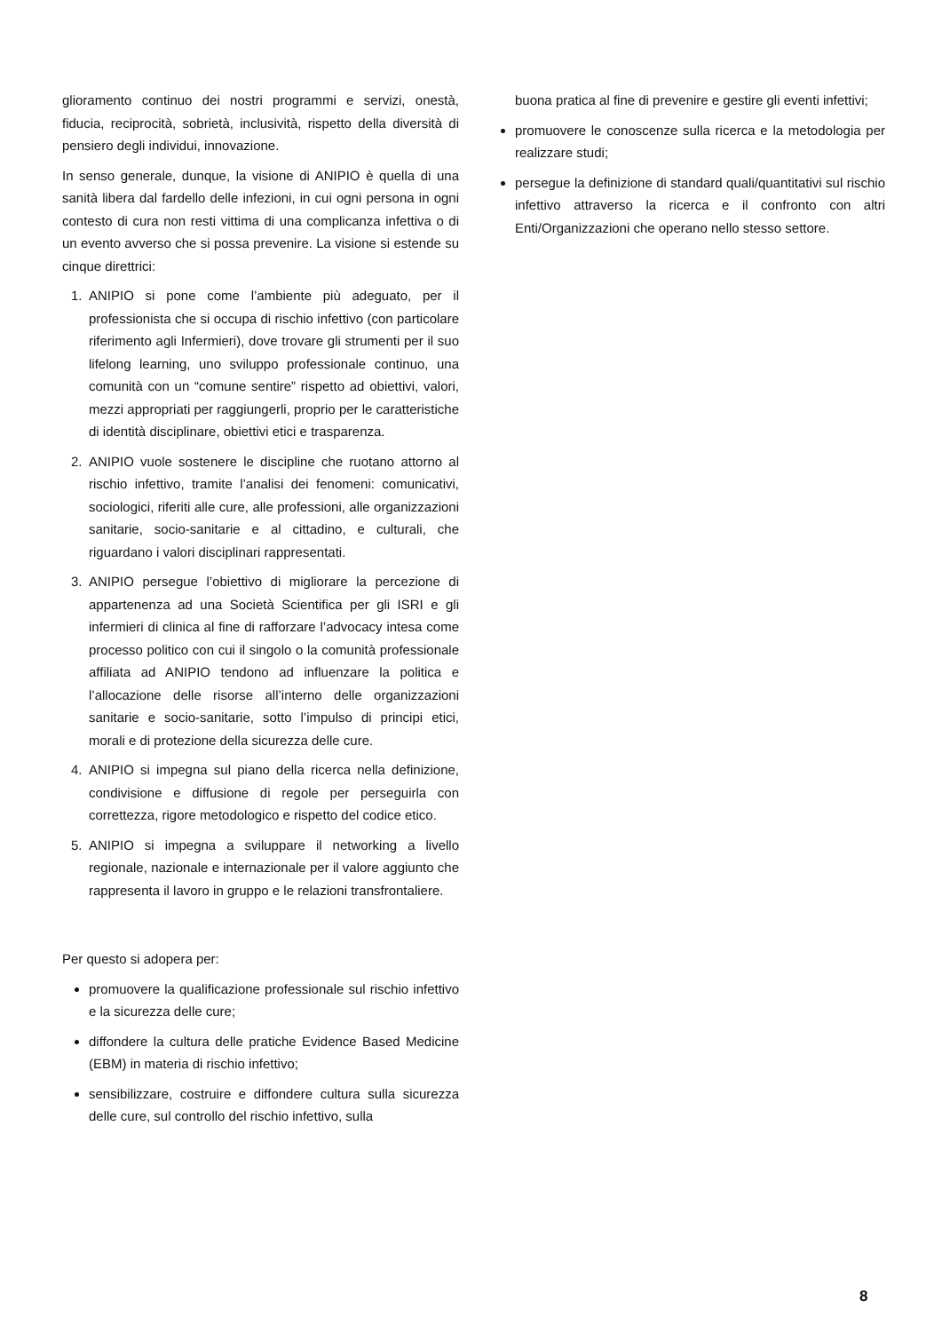glioramento continuo dei nostri programmi e servizi, onestà, fiducia, reciprocità, sobrietà, inclusività, rispetto della diversità di pensiero degli individui, innovazione.
In senso generale, dunque, la visione di ANIPIO è quella di una sanità libera dal fardello delle infezioni, in cui ogni persona in ogni contesto di cura non resti vittima di una complicanza infettiva o di un evento avverso che si possa prevenire. La visione si estende su cinque direttrici:
1. ANIPIO si pone come l’ambiente più adeguato, per il professionista che si occupa di rischio infettivo (con particolare riferimento agli Infermieri), dove trovare gli strumenti per il suo lifelong learning, uno sviluppo professionale continuo, una comunità con un “comune sentire” rispetto ad obiettivi, valori, mezzi appropriati per raggiungerli, proprio per le caratteristiche di identità disciplinare, obiettivi etici e trasparenza.
2. ANIPIO vuole sostenere le discipline che ruotano attorno al rischio infettivo, tramite l’analisi dei fenomeni: comunicativi, sociologici, riferiti alle cure, alle professioni, alle organizzazioni sanitarie, socio-sanitarie e al cittadino, e culturali, che riguardano i valori disciplinari rappresentati.
3. ANIPIO persegue l’obiettivo di migliorare la percezione di appartenenza ad una Società Scientifica per gli ISRI e gli infermieri di clinica al fine di rafforzare l’advocacy intesa come processo politico con cui il singolo o la comunità professionale affiliata ad ANIPIO tendono ad influenzare la politica e l’allocazione delle risorse all’interno delle organizzazioni sanitarie e socio-sanitarie, sotto l’impulso di principi etici, morali e di protezione della sicurezza delle cure.
4. ANIPIO si impegna sul piano della ricerca nella definizione, condivisione e diffusione di regole per perseguirla con correttezza, rigore metodologico e rispetto del codice etico.
5. ANIPIO si impegna a sviluppare il networking a livello regionale, nazionale e internazionale per il valore aggiunto che rappresenta il lavoro in gruppo e le relazioni transfrontaliere.
Per questo si adopera per:
promuovere la qualificazione professionale sul rischio infettivo e la sicurezza delle cure;
diffondere la cultura delle pratiche Evidence Based Medicine (EBM) in materia di rischio infettivo;
sensibilizzare, costruire e diffondere cultura sulla sicurezza delle cure, sul controllo del rischio infettivo, sulla
buona pratica al fine di prevenire e gestire gli eventi infettivi;
promuovere le conoscenze sulla ricerca e la metodologia per realizzare studi;
persegue la definizione di standard quali/quantitativi sul rischio infettivo attraverso la ricerca e il confronto con altri Enti/Organizzazioni che operano nello stesso settore.
8